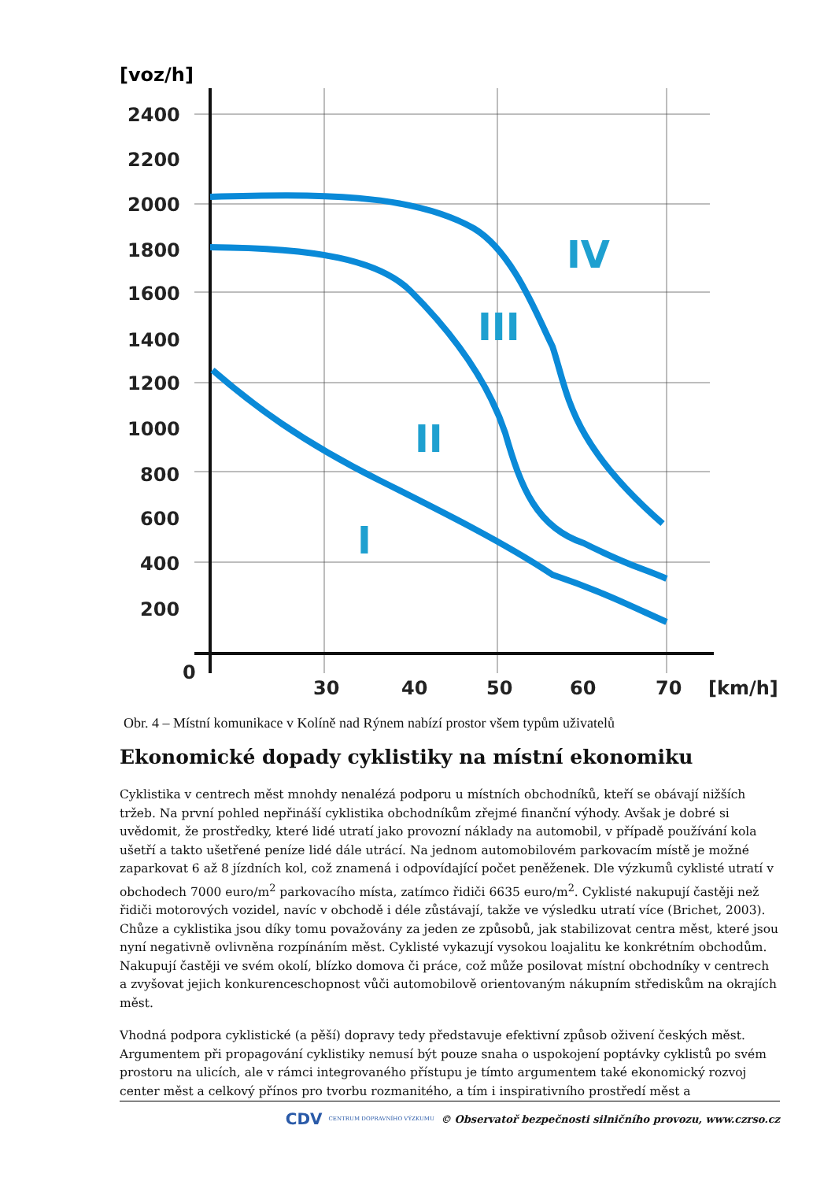[voz/h]
2400
2200
2000
1800
1600
1400
1200
1000
800
600
400
200
0
30
40
50
60
70
[km/h]
IV
III
II
I
Obr. 4 – Místní komunikace v Kolíně nad Rýnem nabízí prostor všem typům uživatelů
Ekonomické dopady cyklistiky na místní ekonomiku
Cyklistika v centrech měst mnohdy nenalézá podporu u místních obchodníků, kteří se obávají nižších tržeb. Na první pohled nepřináší cyklistika obchodníkům zřejmé finanční výhody. Avšak je dobré si uvědomit, že prostředky, které lidé utratí jako provozní náklady na automobil, v případě používání kola ušetří a takto ušetřené peníze lidé dále utrácí. Na jednom automobilovém parkovacím místě je možné zaparkovat 6 až 8 jízdních kol, což znamená i odpovídající počet peněženek. Dle výzkumů cyklisté utratí v obchodech 7000 euro/m<sup>2</sup> parkovacího místa, zatímco řidiči 6635 euro/m<sup>2</sup>. Cyklisté nakupují častěji než řidiči motorových vozidel, navíc v obchodě i déle zůstávají, takže ve výsledku utratí více (Brichet, 2003). Chůze a cyklistika jsou díky tomu považovány za jeden ze způsobů, jak stabilizovat centra měst, které jsou nyní negativně ovlivněna rozpínáním měst. Cyklisté vykazují vysokou loajalitu ke konkrétním obchodům. Nakupují častěji ve svém okolí, blízko domova či práce, což může posilovat místní obchodníky v centrech a zvyšovat jejich konkurenceschopnost vůči automobilově orientovaným nákupním střediskům na okrajích měst.
Vhodná podpora cyklistické (a pěší) dopravy tedy představuje efektivní způsob oživení českých měst. Argumentem při propagování cyklistiky nemusí být pouze snaha o uspokojení poptávky cyklistů po svém prostoru na ulicích, ale v rámci integrovaného přístupu je tímto argumentem také ekonomický rozvoj center měst a celkový přínos pro tvorbu rozmanitého, a tím i inspirativního prostředí měst a
CDV CENTRUM DOPRAVNÍHO VÝZKUMU © Observatoř bezpečnosti silničního provozu, www.czrso.cz